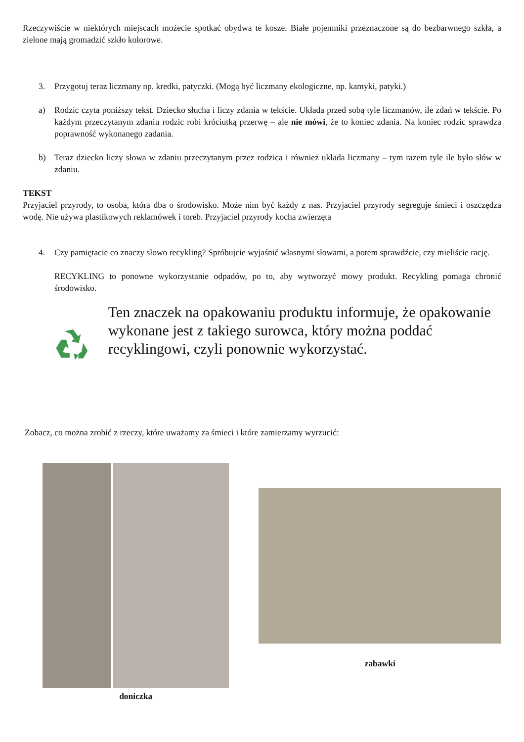Rzeczywiście w niektórych miejscach możecie spotkać obydwa te kosze. Białe pojemniki przeznaczone są do bezbarwnego szkła, a zielone mają gromadzić szkło kolorowe.
3. Przygotuj teraz liczmany np. kredki, patyczki. (Mogą być liczmany ekologiczne, np. kamyki, patyki.)
a) Rodzic czyta poniższy tekst. Dziecko słucha i liczy zdania w tekście. Układa przed sobą tyle liczmanów, ile zdań w tekście. Po każdym przeczytanym zdaniu rodzic robi króciutką przerwę – ale nie mówi, że to koniec zdania. Na koniec rodzic sprawdza poprawność wykonanego zadania.
b) Teraz dziecko liczy słowa w zdaniu przeczytanym przez rodzica i również układa liczmany – tym razem tyle ile było słów w zdaniu.
TEKST
Przyjaciel przyrody, to osoba, która dba o środowisko. Może nim być każdy z nas. Przyjaciel przyrody segreguje śmieci i oszczędza wodę. Nie używa plastikowych reklamówek i toreb. Przyjaciel przyrody kocha zwierzęta
4. Czy pamiętacie co znaczy słowo recykling? Spróbujcie wyjaśnić własnymi słowami, a potem sprawdźcie, czy mieliście rację.
RECYKLING to ponowne wykorzystanie odpadów, po to, aby wytworzyć mowy produkt. Recykling pomaga chronić środowisko.
Ten znaczek na opakowaniu produktu informuje, że opakowanie wykonane jest z takiego surowca, który można poddać recyklingowi, czyli ponownie wykorzystać.
Zobacz, co można zrobić z rzeczy, które uważamy za śmieci i które zamierzamy wyrzucić:
doniczka
zabawki